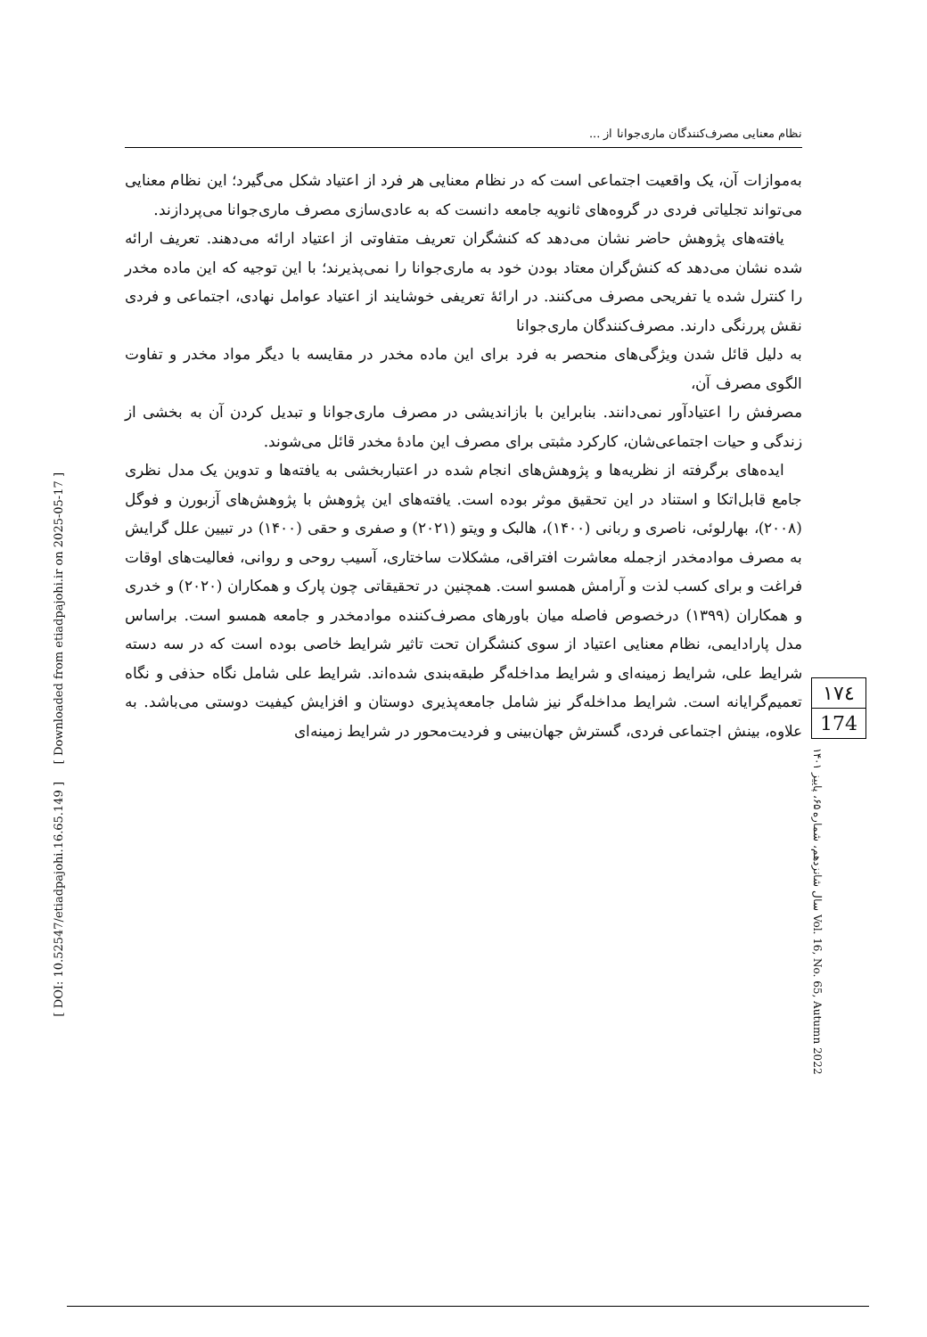[ Downloaded from etiadpajohi.ir on 2025-05-17 ]
[ DOI: 10.52547/etiadpajohi.16.65.149 ]
نظام معنایی مصرف‌کنندگان ماری‌جوانا از ...
به‌موازات آن، یک واقعیت اجتماعی است که در نظام معنایی هر فرد از اعتیاد شکل می‌گیرد؛ این نظام معنایی می‌تواند تجلیاتی فردی در گروه‌های ثانویه جامعه دانست که به عادی‌سازی مصرف ماری‌جوانا می‌پردازند.
یافته‌های پژوهش حاضر نشان می‌دهد که کنشگران تعریف متفاوتی از اعتیاد ارائه می‌دهند. تعریف ارائه شده نشان می‌دهد که کنش‌گران معتاد بودن خود به ماری‌جوانا را نمی‌پذیرند؛ با این توجیه که این ماده مخدر را کنترل شده یا تفریحی مصرف می‌کنند. در ارائهٔ تعریفی خوشایند از اعتیاد عوامل نهادی، اجتماعی و فردی نقش پررنگی دارند. مصرف‌کنندگان ماری‌جوانا
به دلیل قائل شدن ویژگی‌های منحصر به فرد برای این ماده مخدر در مقایسه با دیگر مواد مخدر و تفاوت الگوی مصرف آن،
مصرفش را اعتیادآور نمی‌دانند. بنابراین با بازاندیشی در مصرف ماری‌جوانا و تبدیل کردن آن به بخشی از زندگی و حیات اجتماعی‌شان، کارکرد مثبتی برای مصرف این مادهٔ مخدر قائل می‌شوند.
ایده‌های برگرفته از نظریه‌ها و پژوهش‌های انجام شده در اعتباربخشی به یافته‌ها و تدوین یک مدل نظری جامع قابل‌اتکا و استناد در این تحقیق موثر بوده است. یافته‌های این پژوهش با پژوهش‌های آزبورن و فوگل (۲۰۰۸)، بهارلوئی، ناصری و ربانی (۱۴۰۰)، هالبک و ویتو (۲۰۲۱) و صفری و حقی (۱۴۰۰) در تبیین علل گرایش به مصرف موادمخدر ازجمله معاشرت افتراقی، مشکلات ساختاری، آسیب روحی و روانی، فعالیت‌های اوقات فراغت و برای کسب لذت و آرامش همسو است. همچنین در تحقیقاتی چون پارک و همکاران (۲۰۲۰) و خدری و همکاران (۱۳۹۹) درخصوص فاصله میان باورهای مصرف‌کننده موادمخدر و جامعه همسو است. براساس مدل پارادایمی، نظام معنایی اعتیاد از سوی کنشگران تحت تاثیر شرایط خاصی بوده است که در سه دسته شرایط علی، شرایط زمینه‌ای و شرایط مداخله‌گر طبقه‌بندی شده‌اند. شرایط علی شامل نگاه حذفی و نگاه تعمیم‌گرایانه است. شرایط مداخله‌گر نیز شامل جامعه‌پذیری دوستان و افزایش کیفیت دوستی می‌باشد. به علاوه، بینش اجتماعی فردی، گسترش جهان‌بینی و فردیت‌محور در شرایط زمینه‌ای
۱۷٤
174
سال شانزدهم، شماره ۶۵، پاییز ۱۴۰۱ Vol. 16, No. 65, Autumn 2022